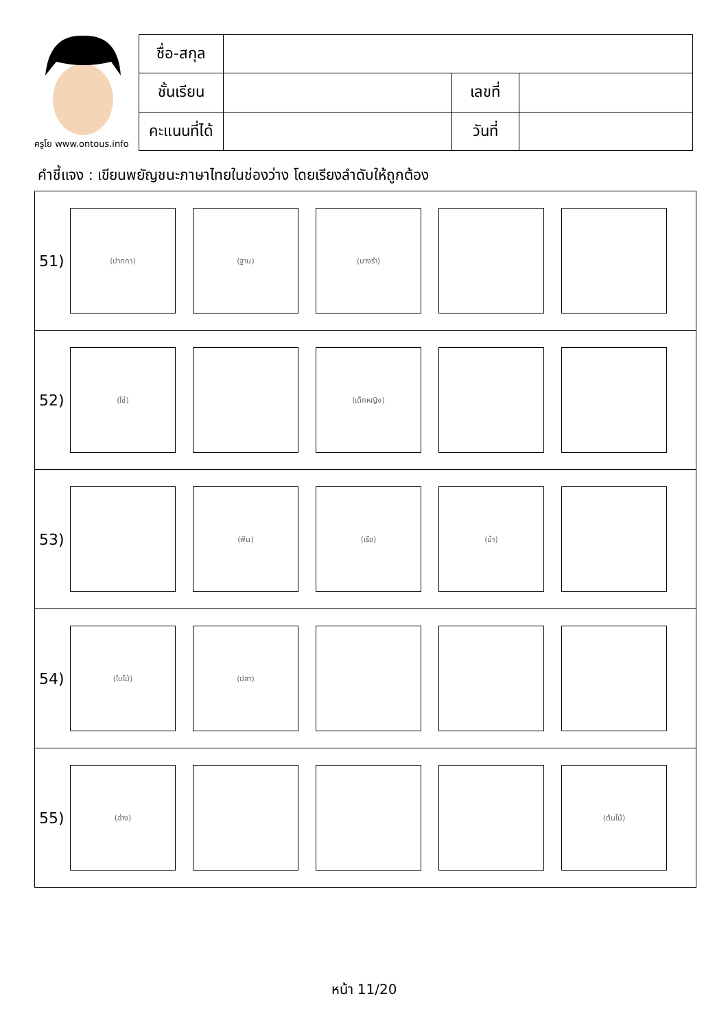ครูโย www.ontous.info
| ชื่อ-สกุล | | | |
| ชั้นเรียน | | เลขที่ | |
| คะแนนที่ได้ | | วันที่ | |
คำชี้แจง : เขียนพยัญชนะภาษาไทยในช่องว่าง โดยเรียงลำดับให้ถูกต้อง
| 51) (ปากกา) (ฐาน) (นางรำ) |
| 52) (โซ่) (เด็กหญิง) |
| 53) (ฟัน) (เรือ) (ม้า) |
| 54) (ใบไม้) (ปลา) |
| 55) (อ่าง) (ต้นไม้) |
หน้า 11/20